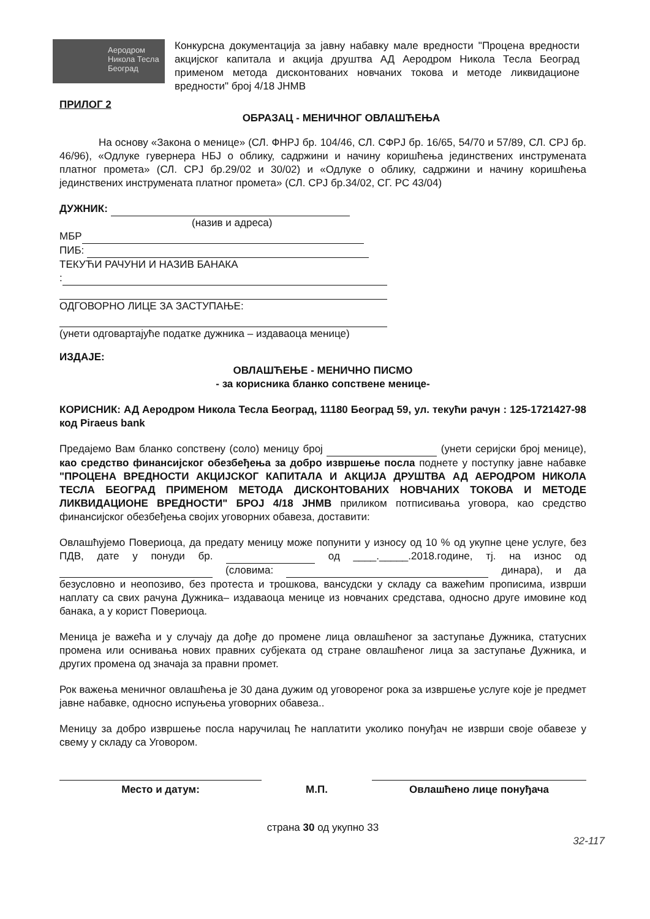Аеродром Никола Тесла Београд
Конкурсна документација за јавну набавку мале вредности "Процена вредности акцијског капитала и акција друштва АД Аеродром Никола Тесла Београд применом метода дисконтованих новчаних токова и методе ликвидационе вредности" број 4/18 ЈНМВ
ПРИЛОГ 2
ОБРАЗАЦ - МЕНИЧНОГ ОВЛАШЋЕЊА
На основу «Закона о менице» (СЛ. ФНРЈ бр. 104/46, СЛ. СФРЈ бр. 16/65, 54/70 и 57/89, СЛ. СРЈ бр. 46/96), «Одлуке гувернера НБЈ о облику, садржини и начину коришћења јединствених инструмената платног промета» (СЛ. СРЈ бр.29/02 и 30/02) и «Одлуке о облику, садржини и начину коришћења јединствених инструмената платног промета» (СЛ. СРЈ бр.34/02, СГ. РС 43/04)
ДУЖНИК:
(назив и адреса)
МБР
ПИБ:
ТЕКУЋИ РАЧУНИ И НАЗИВ БАНАКА
:
ОДГОВОРНО ЛИЦЕ ЗА ЗАСТУПАЊЕ:
(унети одговартајуће податке дужника – издаваоца менице)
ИЗДАЈЕ:
ОВЛАШЋЕЊЕ - МЕНИЧНО ПИСМО
- за корисника бланко сопствене менице-
КОРИСНИК: АД Аеродром Никола Тесла Београд, 11180 Београд 59, ул. текући рачун : 125-1721427-98 код Piraeus bank
Предајемо Вам бланко сопствену (соло) меницу број (унети серијски број менице), као средство финансијског обезбеђења за добро извршење посла поднете у поступку јавне набавке "ПРОЦЕНА ВРЕДНОСТИ АКЦИЈСКОГ КАПИТАЛА И АКЦИЈА ДРУШТВА АД АЕРОДРОМ НИКОЛА ТЕСЛА БЕОГРАД ПРИМЕНОМ МЕТОДА ДИСКОНТОВАНИХ НОВЧАНИХ ТОКОВА И МЕТОДЕ ЛИКВИДАЦИОНЕ ВРЕДНОСТИ" БРОЈ 4/18 ЈНМВ приликом потписивања уговора, као средство финансијског обезбеђења својих уговорних обавеза, доставити:
Овлашћујемо Повериоца, да предату меницу може попунити у износу од 10 % од укупне цене услуге, без ПДВ, дате у понуди бр. од ____._____.2018.године, тј. на износ од (словима: динара), и да безусловно и неопозиво, без протеста и трошкова, вансудски у складу са важећим прописима, изврши наплату са свих рачуна Дужника– издаваоца менице из новчаних средстава, односно друге имовине код банака, а у корист Повериоца.
Меница је важећа и у случају да дође до промене лица овлашћеног за заступање Дужника, статусних промена или оснивања нових правних субјеката од стране овлашћеног лица за заступање Дужника, и других промена од значаја за правни промет.
Рок важења меничног овлашћења је 30 дана дужим од уговореног рока за извршење услуге које је предмет јавне набавке, односно испуњења уговорних обавеза..
Меницу за добро извршење посла наручилац ће наплатити уколико понуђач не изврши своје обавезе у свему у складу са Уговором.
Место и датум: М.П. Овлашћено лице понуђача
страна 30 од укупно 33
32-117